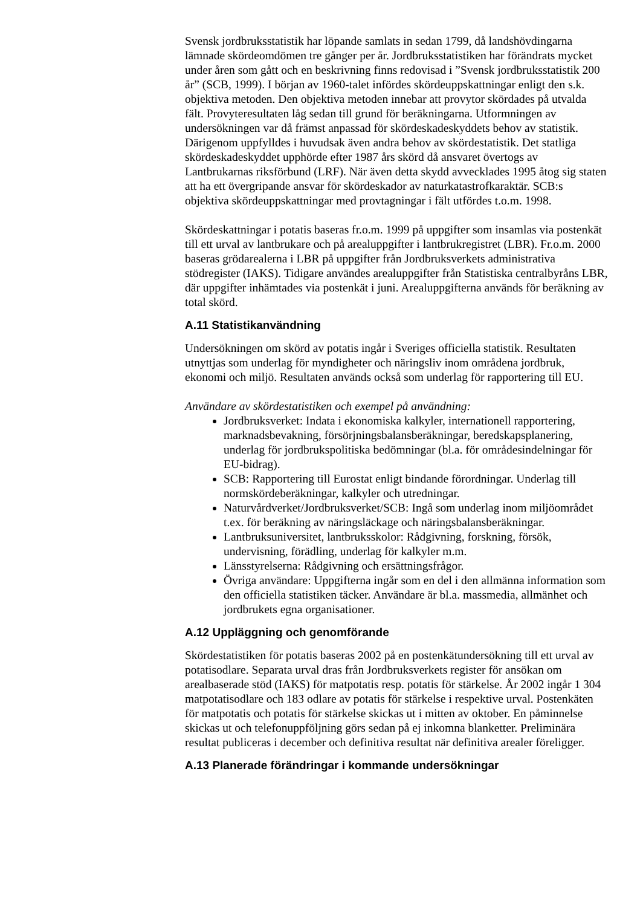Svensk jordbruksstatistik har löpande samlats in sedan 1799, då landshövdingarna lämnade skördeomdömen tre gånger per år. Jordbruksstatistiken har förändrats mycket under åren som gått och en beskrivning finns redovisad i ”Svensk jordbruksstatistik 200 år” (SCB, 1999). I början av 1960-talet infördes skördeuppskattningar enligt den s.k. objektiva metoden. Den objektiva metoden innebar att provytor skördades på utvalda fält. Provyteresultaten låg sedan till grund för beräkningarna. Utformningen av undersökningen var då främst anpassad för skördeskadeskyddets behov av statistik. Därigenom uppfylldes i huvudsak även andra behov av skördestatistik. Det statliga skördeskadeskyddet upphörde efter 1987 års skörd då ansvaret övertogs av Lantbrukarnas riksförbund (LRF). När även detta skydd avvecklades 1995 åtog sig staten att ha ett övergripande ansvar för skördeskador av naturkatastrofkaraktär. SCB:s objektiva skördeuppskattningar med provtagningar i fält utfördes t.o.m. 1998.
Skördeskattningar i potatis baseras fr.o.m. 1999 på uppgifter som insamlas via postenkät till ett urval av lantbrukare och på arealuppgifter i lantbrukregistret (LBR). Fr.o.m. 2000 baseras grödarealerna i LBR på uppgifter från Jordbruksverkets administrativa stödregister (IAKS). Tidigare användes arealuppgifter från Statistiska centralbyråns LBR, där uppgifter inhämtades via postenkät i juni. Arealuppgifterna används för beräkning av total skörd.
A.11 Statistikanvändning
Undersökningen om skörd av potatis ingår i Sveriges officiella statistik. Resultaten utnyttjas som underlag för myndigheter och näringsliv inom områdena jordbruk, ekonomi och miljö. Resultaten används också som underlag för rapportering till EU.
Användare av skördestatistiken och exempel på användning:
Jordbruksverket: Indata i ekonomiska kalkyler, internationell rapportering, marknadsbevakning, försörjningsbalansberäkningar, beredskapsplanering, underlag för jordbrukspolitiska bedömningar (bl.a. för områdesindelningar för EU-bidrag).
SCB: Rapportering till Eurostat enligt bindande förordningar. Underlag till normskördeberäkningar, kalkyler och utredningar.
Naturvårdverket/Jordbruksverket/SCB: Ingå som underlag inom miljöområdet t.ex. för beräkning av näringsläckage och näringsbalansberäkningar.
Lantbruksuniversitet, lantbruksskolor: Rådgivning, forskning, försök, undervisning, förädling, underlag för kalkyler m.m.
Länsstyrelserna: Rådgivning och ersättningsfrågor.
Övriga användare: Uppgifterna ingår som en del i den allmänna information som den officiella statistiken täcker. Användare är bl.a. massmedia, allmänhet och jordbrukets egna organisationer.
A.12 Uppläggning och genomförande
Skördestatistiken för potatis baseras 2002 på en postenkätundersökning till ett urval av potatisodlare. Separata urval dras från Jordbruksverkets register för ansökan om arealbaserade stöd (IAKS) för matpotatis resp. potatis för stärkelse. År 2002 ingår 1 304 matpotatisodlare och 183 odlare av potatis för stärkelse i respektive urval. Postenkäten för matpotatis och potatis för stärkelse skickas ut i mitten av oktober. En påminnelse skickas ut och telefonuppföljning görs sedan på ej inkomna blanketter. Preliminära resultat publiceras i december och definitiva resultat när definitiva arealer föreligger.
A.13 Planerade förändringar i kommande undersökningar